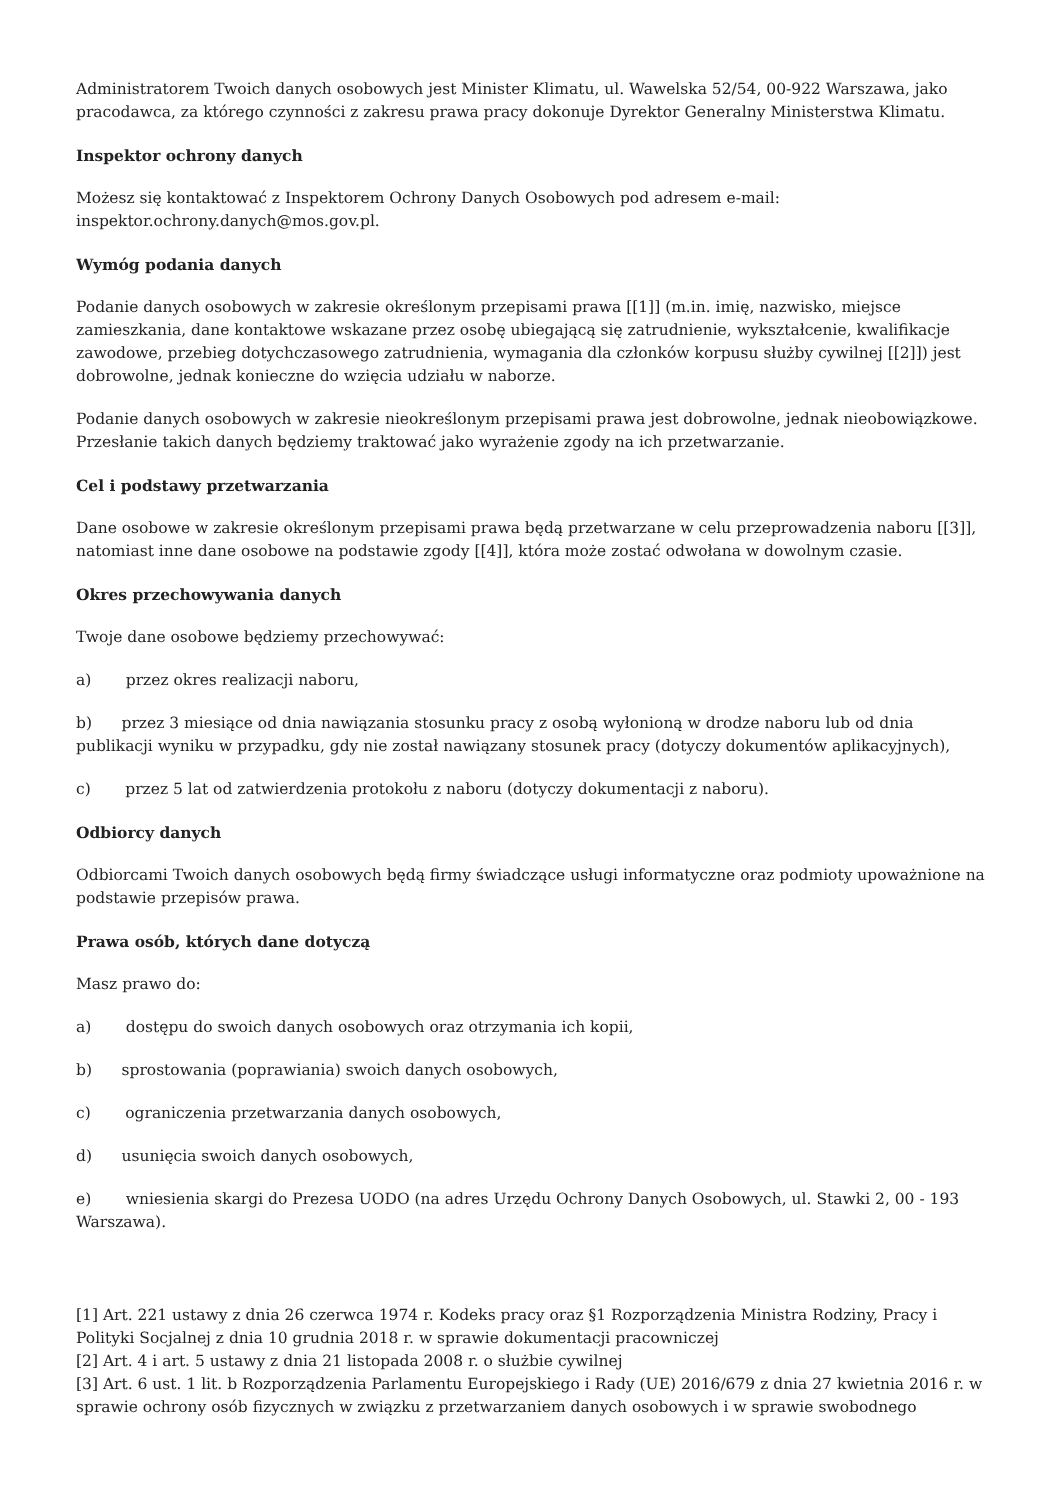Administratorem Twoich danych osobowych jest Minister Klimatu, ul. Wawelska 52/54, 00-922 Warszawa, jako pracodawca, za którego czynności z zakresu prawa pracy dokonuje Dyrektor Generalny Ministerstwa Klimatu.
Inspektor ochrony danych
Możesz się kontaktować z Inspektorem Ochrony Danych Osobowych pod adresem e-mail: inspektor.ochrony.danych@mos.gov.pl.
Wymóg podania danych
Podanie danych osobowych w zakresie określonym przepisami prawa [[1]] (m.in. imię, nazwisko, miejsce zamieszkania, dane kontaktowe wskazane przez osobę ubiegającą się zatrudnienie, wykształcenie, kwalifikacje zawodowe, przebieg dotychczasowego zatrudnienia, wymagania dla członków korpusu służby cywilnej [[2]]) jest dobrowolne, jednak konieczne do wzięcia udziału w naborze.
Podanie danych osobowych w zakresie nieokreślonym przepisami prawa jest dobrowolne, jednak nieobowiązkowe. Przesłanie takich danych będziemy traktować jako wyrażenie zgody na ich przetwarzanie.
Cel i podstawy przetwarzania
Dane osobowe w zakresie określonym przepisami prawa będą przetwarzane w celu przeprowadzenia naboru [[3]], natomiast inne dane osobowe na podstawie zgody [[4]], która może zostać odwołana w dowolnym czasie.
Okres przechowywania danych
Twoje dane osobowe będziemy przechowywać:
a) przez okres realizacji naboru,
b) przez 3 miesiące od dnia nawiązania stosunku pracy z osobą wyłonioną w drodze naboru lub od dnia publikacji wyniku w przypadku, gdy nie został nawiązany stosunek pracy (dotyczy dokumentów aplikacyjnych),
c) przez 5 lat od zatwierdzenia protokołu z naboru (dotyczy dokumentacji z naboru).
Odbiorcy danych
Odbiorcami Twoich danych osobowych będą firmy świadczące usługi informatyczne oraz podmioty upoważnione na podstawie przepisów prawa.
Prawa osób, których dane dotyczą
Masz prawo do:
a) dostępu do swoich danych osobowych oraz otrzymania ich kopii,
b) sprostowania (poprawiania) swoich danych osobowych,
c) ograniczenia przetwarzania danych osobowych,
d) usunięcia swoich danych osobowych,
e) wniesienia skargi do Prezesa UODO (na adres Urzędu Ochrony Danych Osobowych, ul. Stawki 2, 00 - 193 Warszawa).
[1] Art. 221 ustawy z dnia 26 czerwca 1974 r. Kodeks pracy oraz §1 Rozporządzenia Ministra Rodziny, Pracy i Polityki Socjalnej z dnia 10 grudnia 2018 r. w sprawie dokumentacji pracowniczej
[2] Art. 4 i art. 5 ustawy z dnia 21 listopada 2008 r. o służbie cywilnej
[3] Art. 6 ust. 1 lit. b Rozporządzenia Parlamentu Europejskiego i Rady (UE) 2016/679 z dnia 27 kwietnia 2016 r. w sprawie ochrony osób fizycznych w związku z przetwarzaniem danych osobowych i w sprawie swobodnego